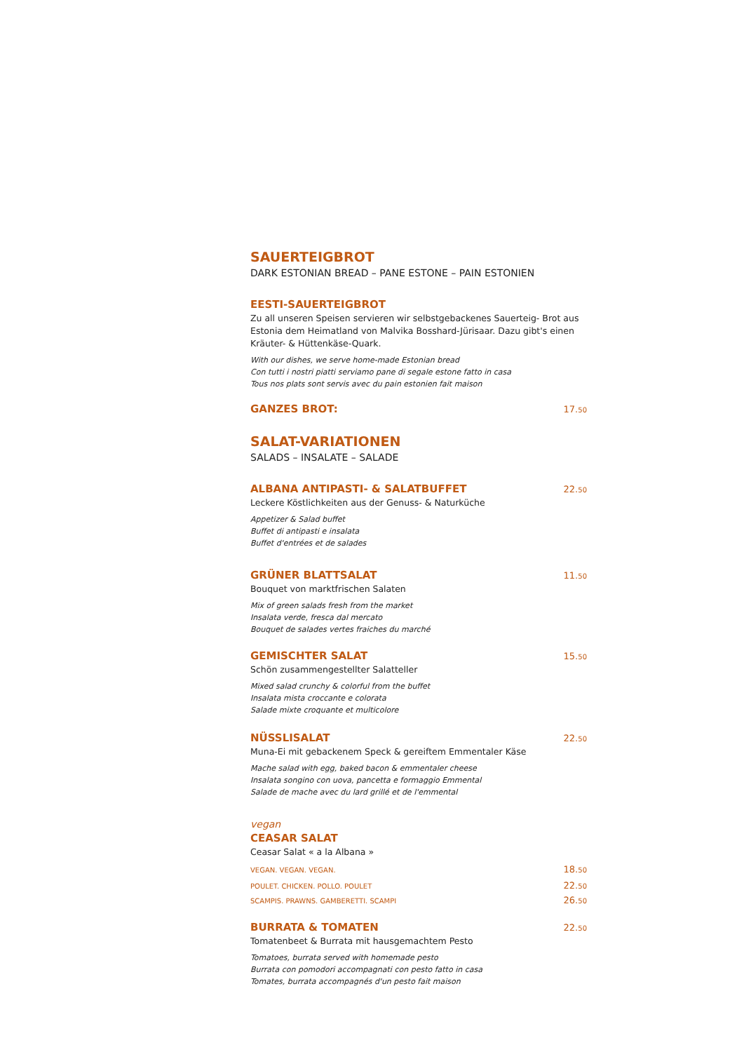SAUERTEIGBROT
DARK ESTONIAN BREAD – PANE ESTONE – PAIN ESTONIEN
EESTI-SAUERTEIGBROT
Zu all unseren Speisen servieren wir selbstgebackenes Sauerteig- Brot aus Estonia dem Heimatland von Malvika Bosshard-Jürisaar. Dazu gibt's einen Kräuter- & Hüttenkäse-Quark.
With our dishes, we serve home-made Estonian bread
Con tutti i nostri piatti serviamo pane di segale estone fatto in casa
Tous nos plats sont servis avec du pain estonien fait maison
GANZES BROT:
17.50
SALAT-VARIATIONEN
SALADS – INSALATE – SALADE
ALBANA ANTIPASTI- & SALATBUFFET
22.50
Leckere Köstlichkeiten aus der Genuss- & Naturküche
Appetizer & Salad buffet
Buffet di antipasti e insalata
Buffet d'entrées et de salades
GRÜNER BLATTSALAT
11.50
Bouquet von marktfrischen Salaten
Mix of green salads fresh from the market
Insalata verde, fresca dal mercato
Bouquet de salades vertes fraiches du marché
GEMISCHTER SALAT
15.50
Schön zusammengestellter Salatteller
Mixed salad crunchy & colorful from the buffet
Insalata mista croccante e colorata
Salade mixte croquante et multicolore
NÜSSLISALAT
22.50
Muna-Ei mit gebackenem Speck & gereiftem Emmentaler Käse
Mache salad with egg, baked bacon & emmentaler cheese
Insalata songino con uova, pancetta e formaggio Emmental
Salade de mache avec du lard grillé et de l'emmental
vegan
CEASAR SALAT
Ceasar Salat « a la Albana »
VEGAN. VEGAN. VEGAN. 18.50
POULET. CHICKEN. POLLO. POULET 22.50
SCAMPIS. PRAWNS. GAMBERETTI. SCAMPI 26.50
BURRATA & TOMATEN
22.50
Tomatenbeet & Burrata mit hausgemachtem Pesto
Tomatoes, burrata served with homemade pesto
Burrata con pomodori accompagnati con pesto fatto in casa
Tomates, burrata accompagnés d'un pesto fait maison